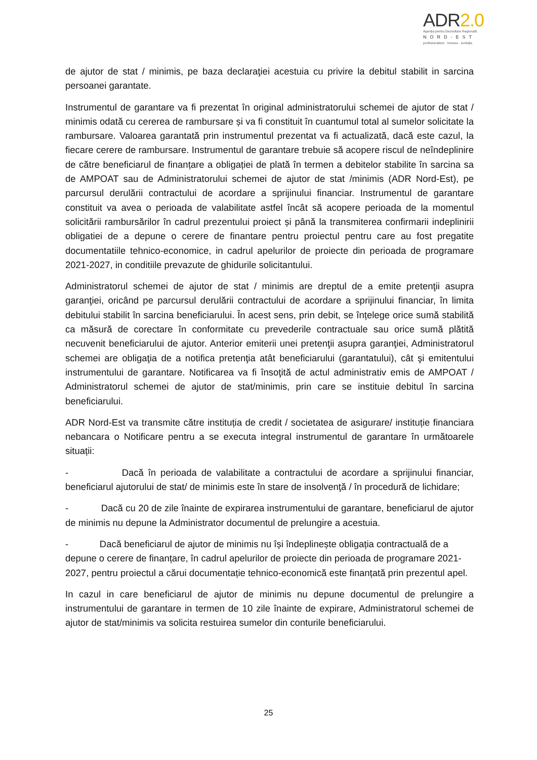ADR2.0
Agenția pentru Dezvoltare Regională
NORD-EST
profesionalism · inovare · evoluție
de ajutor de stat / minimis, pe baza declaraţiei acestuia cu privire la debitul stabilit in sarcina persoanei garantate.
Instrumentul de garantare va fi prezentat în original administratorului schemei de ajutor de stat / minimis odată cu cererea de rambursare și va fi constituit în cuantumul total al sumelor solicitate la rambursare. Valoarea garantată prin instrumentul prezentat va fi actualizată, dacă este cazul, la fiecare cerere de rambursare. Instrumentul de garantare trebuie să acopere riscul de neîndeplinire de către beneficiarul de finanțare a obligației de plată în termen a debitelor stabilite în sarcina sa de AMPOAT sau de Administratorului schemei de ajutor de stat /minimis (ADR Nord-Est), pe parcursul derulării contractului de acordare a sprijinului financiar. Instrumentul de garantare constituit va avea o perioada de valabilitate astfel încât să acopere perioada de la momentul solicitării rambursărilor în cadrul prezentului proiect și până la transmiterea confirmarii indeplinirii obligatiei de a depune o cerere de finantare pentru proiectul pentru care au fost pregatite documentatiile tehnico-economice, in cadrul apelurilor de proiecte din perioada de programare 2021-2027, in conditiile prevazute de ghidurile solicitantului.
Administratorul schemei de ajutor de stat / minimis are dreptul de a emite pretenţii asupra garanţiei, oricând pe parcursul derulării contractului de acordare a sprijinului financiar, în limita debitului stabilit în sarcina beneficiarului. În acest sens, prin debit, se înțelege orice sumă stabilită ca măsură de corectare în conformitate cu prevederile contractuale sau orice sumă plătită necuvenit beneficiarului de ajutor. Anterior emiterii unei pretenţii asupra garanţiei, Administratorul schemei are obligaţia de a notifica pretenţia atât beneficiarului (garantatului), cât şi emitentului instrumentului de garantare. Notificarea va fi însoţită de actul administrativ emis de AMPOAT / Administratorul schemei de ajutor de stat/minimis, prin care se instituie debitul în sarcina beneficiarului.
ADR Nord-Est va transmite către instituția de credit / societatea de asigurare/ instituție financiara nebancara o Notificare pentru a se executa integral instrumentul de garantare în următoarele situații:
- Dacă în perioada de valabilitate a contractului de acordare a sprijinului financiar, beneficiarul ajutorului de stat/ de minimis este în stare de insolvenţă / în procedură de lichidare;
- Dacă cu 20 de zile înainte de expirarea instrumentului de garantare, beneficiarul de ajutor de minimis nu depune la Administrator documentul de prelungire a acestuia.
- Dacă beneficiarul de ajutor de minimis nu își îndeplinește obligația contractuală de a depune o cerere de finanțare, în cadrul apelurilor de proiecte din perioada de programare 2021-2027, pentru proiectul a cărui documentație tehnico-economică este finanțată prin prezentul apel.
In cazul in care beneficiarul de ajutor de minimis nu depune documentul de prelungire a instrumentului de garantare in termen de 10 zile înainte de expirare, Administratorul schemei de ajutor de stat/minimis va solicita restuirea sumelor din conturile beneficiarului.
25